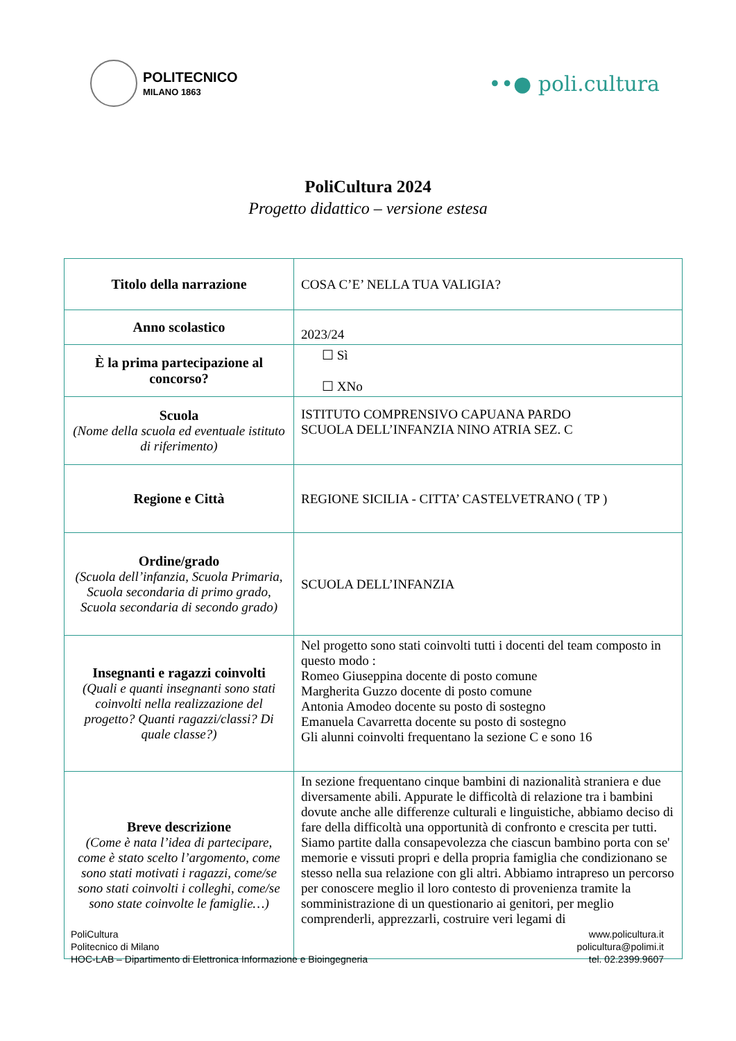POLITECNICO
MILANO 1863
••● poli.cultura
PoliCultura 2024
Progetto didattico – versione estesa
| Titolo della narrazione | COSA C’E’ NELLA TUA VALIGIA? |
| Anno scolastico | 2023/24 |
| È la prima partecipazione al concorso? | ☐ Sì ☐ XNo |
| Scuola (Nome della scuola ed eventuale istituto di riferimento) | ISTITUTO COMPRENSIVO CAPUANA PARDO SCUOLA DELL’INFANZIA NINO ATRIA SEZ. C |
| Regione e Città | REGIONE SICILIA - CITTA’ CASTELVETRANO ( TP ) |
| Ordine/grado (Scuola dell’infanzia, Scuola Primaria, Scuola secondaria di primo grado, Scuola secondaria di secondo grado) | SCUOLA DELL’INFANZIA |
| Insegnanti e ragazzi coinvolti (Quali e quanti insegnanti sono stati coinvolti nella realizzazione del progetto? Quanti ragazzi/classi? Di quale classe?) | Nel progetto sono stati coinvolti tutti i docenti del team composto in questo modo : Romeo Giuseppina docente di posto comune Margherita Guzzo docente di posto comune Antonia Amodeo docente su posto di sostegno Emanuela Cavarretta docente su posto di sostegno Gli alunni coinvolti frequentano la sezione C e sono 16 |
| Breve descrizione (Come è nata l’idea di partecipare, come è stato scelto l’argomento, come sono stati motivati i ragazzi, come/se sono stati coinvolti i colleghi, come/se sono state coinvolte le famiglie…) | In sezione frequentano cinque bambini di nazionalità straniera e due diversamente abili. Appurate le difficoltà di relazione tra i bambini dovute anche alle differenze culturali e linguistiche, abbiamo deciso di fare della difficoltà una opportunità di confronto e crescita per tutti. Siamo partite dalla consapevolezza che ciascun bambino porta con se' memorie e vissuti propri e della propria famiglia che condizionano se stesso nella sua relazione con gli altri. Abbiamo intrapreso un percorso per conoscere meglio il loro contesto di provenienza tramite la somministrazione di un questionario ai genitori, per meglio comprenderli, apprezzarli, costruire veri legami di |
PoliCultura
Politecnico di Milano
HOC-LAB – Dipartimento di Elettronica Informazione e Bioingegneria
www.policultura.it
policultura@polimi.it
tel. 02.2399.9607